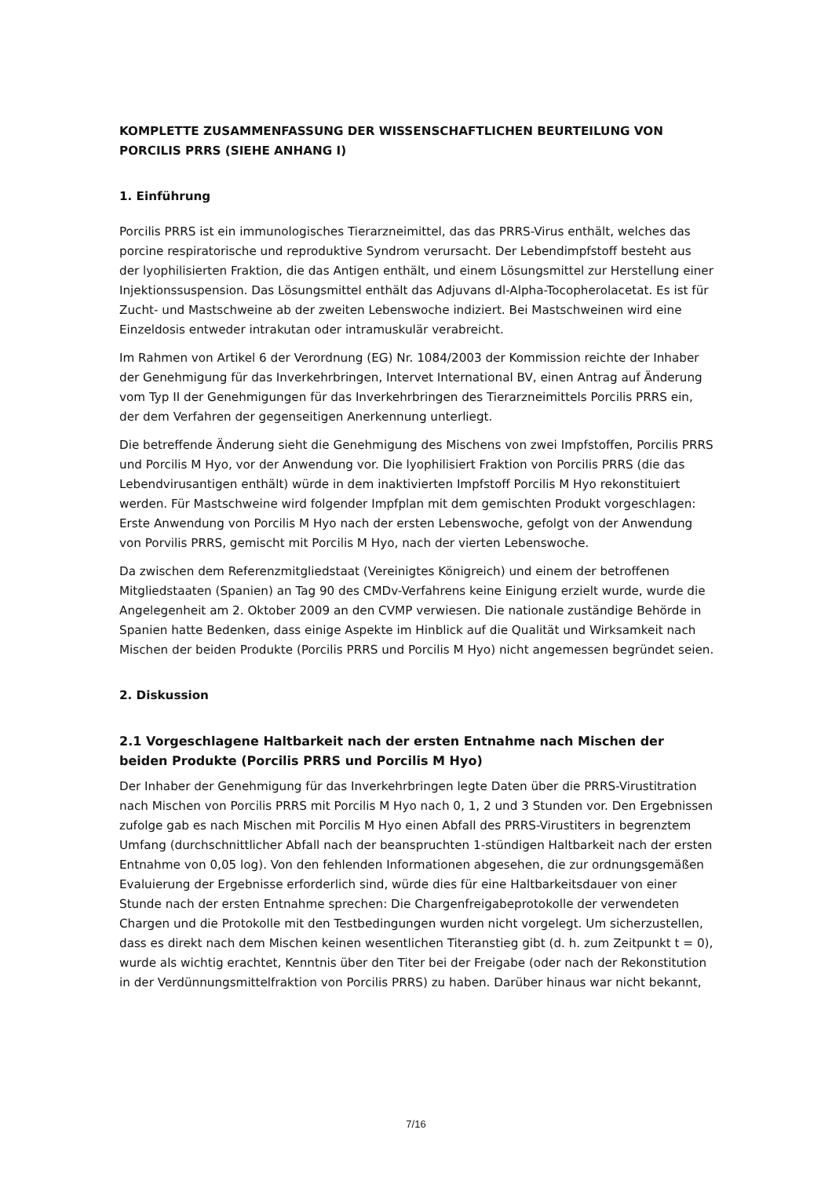KOMPLETTE ZUSAMMENFASSUNG DER WISSENSCHAFTLICHEN BEURTEILUNG VON PORCILIS PRRS (SIEHE ANHANG I)
1. Einführung
Porcilis PRRS ist ein immunologisches Tierarzneimittel, das das PRRS-Virus enthält, welches das porcine respiratorische und reproduktive Syndrom verursacht. Der Lebendimpfstoff besteht aus der lyophilisierten Fraktion, die das Antigen enthält, und einem Lösungsmittel zur Herstellung einer Injektionssuspension. Das Lösungsmittel enthält das Adjuvans dl-Alpha-Tocopherolacetat. Es ist für Zucht- und Mastschweine ab der zweiten Lebenswoche indiziert. Bei Mastschweinen wird eine Einzeldosis entweder intrakutan oder intramuskulär verabreicht.
Im Rahmen von Artikel 6 der Verordnung (EG) Nr. 1084/2003 der Kommission reichte der Inhaber der Genehmigung für das Inverkehrbringen, Intervet International BV, einen Antrag auf Änderung vom Typ II der Genehmigungen für das Inverkehrbringen des Tierarzneimittels Porcilis PRRS ein, der dem Verfahren der gegenseitigen Anerkennung unterliegt.
Die betreffende Änderung sieht die Genehmigung des Mischens von zwei Impfstoffen, Porcilis PRRS und Porcilis M Hyo, vor der Anwendung vor. Die lyophilisiert Fraktion von Porcilis PRRS (die das Lebendvirusantigen enthält) würde in dem inaktivierten Impfstoff Porcilis M Hyo rekonstituiert werden. Für Mastschweine wird folgender Impfplan mit dem gemischten Produkt vorgeschlagen: Erste Anwendung von Porcilis M Hyo nach der ersten Lebenswoche, gefolgt von der Anwendung von Porvilis PRRS, gemischt mit Porcilis M Hyo, nach der vierten Lebenswoche.
Da zwischen dem Referenzmitgliedstaat (Vereinigtes Königreich) und einem der betroffenen Mitgliedstaaten (Spanien) an Tag 90 des CMDv-Verfahrens keine Einigung erzielt wurde, wurde die Angelegenheit am 2. Oktober 2009 an den CVMP verwiesen. Die nationale zuständige Behörde in Spanien hatte Bedenken, dass einige Aspekte im Hinblick auf die Qualität und Wirksamkeit nach Mischen der beiden Produkte (Porcilis PRRS und Porcilis M Hyo) nicht angemessen begründet seien.
2. Diskussion
2.1 Vorgeschlagene Haltbarkeit nach der ersten Entnahme nach Mischen der beiden Produkte (Porcilis PRRS und Porcilis M Hyo)
Der Inhaber der Genehmigung für das Inverkehrbringen legte Daten über die PRRS-Virustitration nach Mischen von Porcilis PRRS mit Porcilis M Hyo nach 0, 1, 2 und 3 Stunden vor. Den Ergebnissen zufolge gab es nach Mischen mit Porcilis M Hyo einen Abfall des PRRS-Virustiters in begrenztem Umfang (durchschnittlicher Abfall nach der beanspruchten 1-stündigen Haltbarkeit nach der ersten Entnahme von 0,05 log). Von den fehlenden Informationen abgesehen, die zur ordnungsgemäßen Evaluierung der Ergebnisse erforderlich sind, würde dies für eine Haltbarkeitsdauer von einer Stunde nach der ersten Entnahme sprechen: Die Chargenfreigabeprotokolle der verwendeten Chargen und die Protokolle mit den Testbedingungen wurden nicht vorgelegt. Um sicherzustellen, dass es direkt nach dem Mischen keinen wesentlichen Titeranstieg gibt (d. h. zum Zeitpunkt t = 0), wurde als wichtig erachtet, Kenntnis über den Titer bei der Freigabe (oder nach der Rekonstitution in der Verdünnungsmittelfraktion von Porcilis PRRS) zu haben. Darüber hinaus war nicht bekannt,
7/16